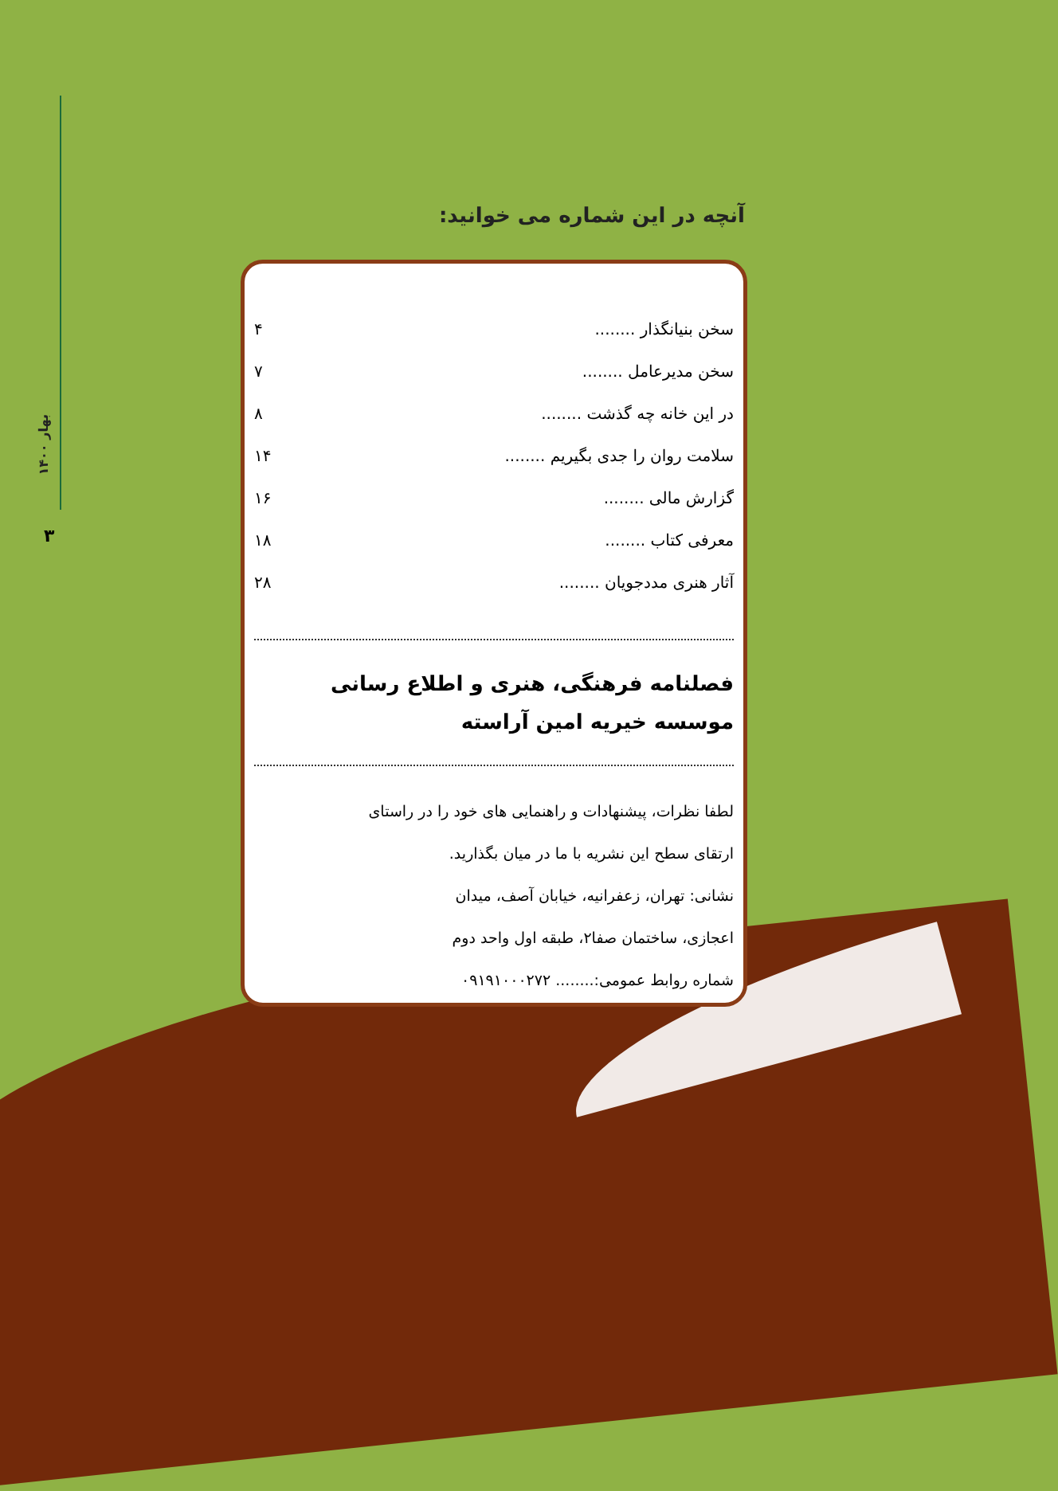بهار ۱۴۰۰
۳
آنچه در این شماره می خوانید:
سخن بنیانگذار ........ ۴
سخن مدیرعامل ........ ۷
در این خانه چه گذشت ........ ۸
سلامت روان را جدی بگیریم ........ ۱۴
گزارش مالی ........ ۱۶
معرفی کتاب ........ ۱۸
آثار هنری مددجویان ........ ۲۸
فصلنامه فرهنگی، هنری و اطلاع رسانی
موسسه خیریه امین آراسته
لطفا نظرات، پیشنهادات و راهنمایی های خود را در راستای
ارتقای سطح این نشریه با ما در میان بگذارید.
نشانی: تهران، زعفرانیه، خیابان آصف، میدان
اعجازی، ساختمان صفا۲، طبقه اول واحد دوم
شماره روابط عمومی:........ ۰۹۱۹۱۰۰۰۲۷۲